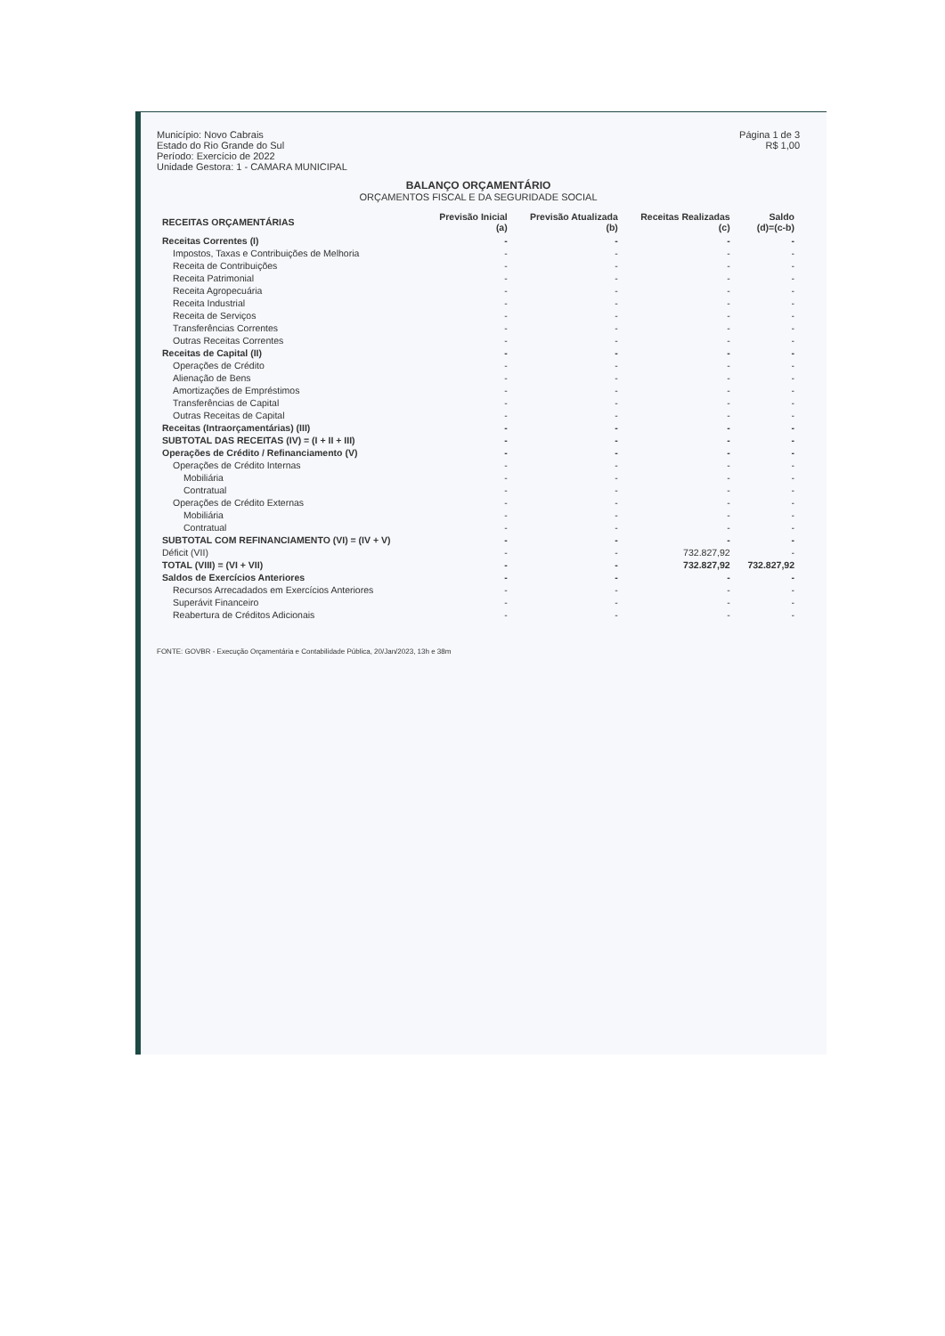Município: Novo Cabrais
Estado do Rio Grande do Sul
Período: Exercício de 2022
Unidade Gestora: 1 - CAMARA MUNICIPAL
Página 1 de 3
R$ 1,00
BALANÇO ORÇAMENTÁRIO
ORÇAMENTOS FISCAL E DA SEGURIDADE SOCIAL
| RECEITAS ORÇAMENTÁRIAS | Previsão Inicial (a) | Previsão Atualizada (b) | Receitas Realizadas (c) | Saldo (d)=(c-b) |
| --- | --- | --- | --- | --- |
| Receitas Correntes (I) | - | - | - | - |
| Impostos, Taxas e Contribuições de Melhoria | - | - | - | - |
| Receita de Contribuições | - | - | - | - |
| Receita Patrimonial | - | - | - | - |
| Receita Agropecuária | - | - | - | - |
| Receita Industrial | - | - | - | - |
| Receita de Serviços | - | - | - | - |
| Transferências Correntes | - | - | - | - |
| Outras Receitas Correntes | - | - | - | - |
| Receitas de Capital (II) | - | - | - | - |
| Operações de Crédito | - | - | - | - |
| Alienação de Bens | - | - | - | - |
| Amortizações de Empréstimos | - | - | - | - |
| Transferências de Capital | - | - | - | - |
| Outras Receitas de Capital | - | - | - | - |
| Receitas (Intraorçamentárias) (III) | - | - | - | - |
| SUBTOTAL DAS RECEITAS (IV) = (I + II + III) | - | - | - | - |
| Operações de Crédito / Refinanciamento (V) | - | - | - | - |
| Operações de Crédito Internas | - | - | - | - |
| Mobiliária | - | - | - | - |
| Contratual | - | - | - | - |
| Operações de Crédito Externas | - | - | - | - |
| Mobiliária | - | - | - | - |
| Contratual | - | - | - | - |
| SUBTOTAL COM REFINANCIAMENTO (VI) = (IV + V) | - | - | - | - |
| Déficit (VII) | - | - | 732.827,92 | - |
| TOTAL (VIII) = (VI + VII) | - | - | 732.827,92 | 732.827,92 |
| Saldos de Exercícios Anteriores | - | - | - | - |
| Recursos Arrecadados em Exercícios Anteriores | - | - | - | - |
| Superávit Financeiro | - | - | - | - |
| Reabertura de Créditos Adicionais | - | - | - | - |
FONTE: GOVBR - Execução Orçamentária e Contabilidade Pública, 20/Jan/2023, 13h e 38m